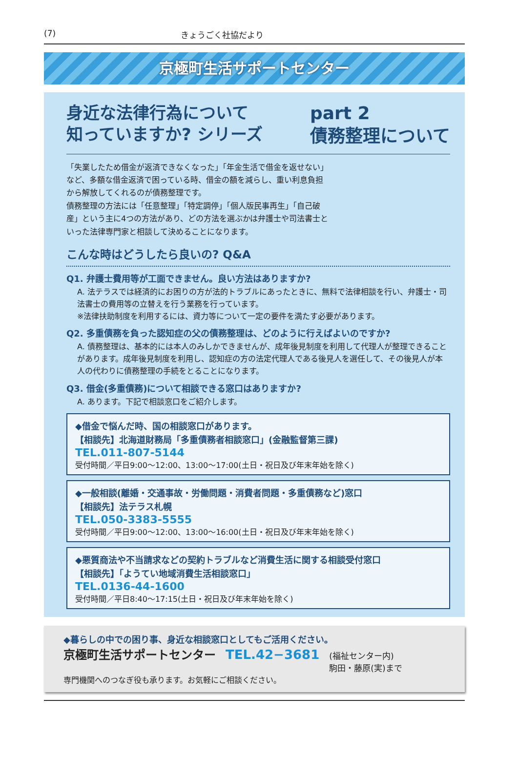(7) きょうごく社協だより
京極町生活サポートセンター
身近な法律行為について
知っていますか? シリーズ
part 2
債務整理について
「失業したため借金が返済できなくなった」「年金生活で借金を返せない」など、多額な借金返済で困っている時、借金の額を減らし、重い利息負担から解放してくれるのが債務整理です。
債務整理の方法には「任意整理」「特定調停」「個人版民事再生」「自己破産」という主に4つの方法があり、どの方法を選ぶかは弁護士や司法書士といった法律専門家と相談して決めることになります。
こんな時はどうしたら良いの? Q&A
Q1. 弁護士費用等が工面できません。良い方法はありますか?
A. 法テラスでは経済的にお困りの方が法的トラブルにあったときに、無料で法律相談を行い、弁護士・司法書士の費用等の立替えを行う業務を行っています。
※法律扶助制度を利用するには、資力等について一定の要件を満たす必要があります。
Q2. 多重債務を負った認知症の父の債務整理は、どのように行えばよいのですか?
A. 債務整理は、基本的には本人のみしかできませんが、成年後見制度を利用して代理人が整理できることがあります。成年後見制度を利用し、認知症の方の法定代理人である後見人を選任して、その後見人が本人の代わりに債務整理の手続をとることになります。
Q3. 借金(多重債務)について相談できる窓口はありますか?
A. あります。下記で相談窓口をご紹介します。
◆借金で悩んだ時、国の相談窓口があります。
【相談先】北海道財務局「多重債務者相談窓口」(金融監督第三課)
TEL.011-807-5144
受付時間／平日9:00～12:00、13:00～17:00(土日・祝日及び年末年始を除く)
◆一般相談(離婚・交通事故・労働問題・消費者問題・多重債務など)窓口
【相談先】法テラス札幌
TEL.050-3383-5555
受付時間／平日9:00～12:00、13:00～16:00(土日・祝日及び年末年始を除く)
◆悪質商法や不当請求などの契約トラブルなど消費生活に関する相談受付窓口
【相談先】「ようてい地域消費生活相談窓口」
TEL.0136-44-1600
受付時間／平日8:40～17:15(土日・祝日及び年末年始を除く)
◆暮らしの中での困り事、身近な相談窓口としてもご活用ください。
京極町生活サポートセンター TEL.42−3681 (福祉センター内)
駒田・藤原(実)まで
専門機関へのつなぎ役も承ります。お気軽にご相談ください。